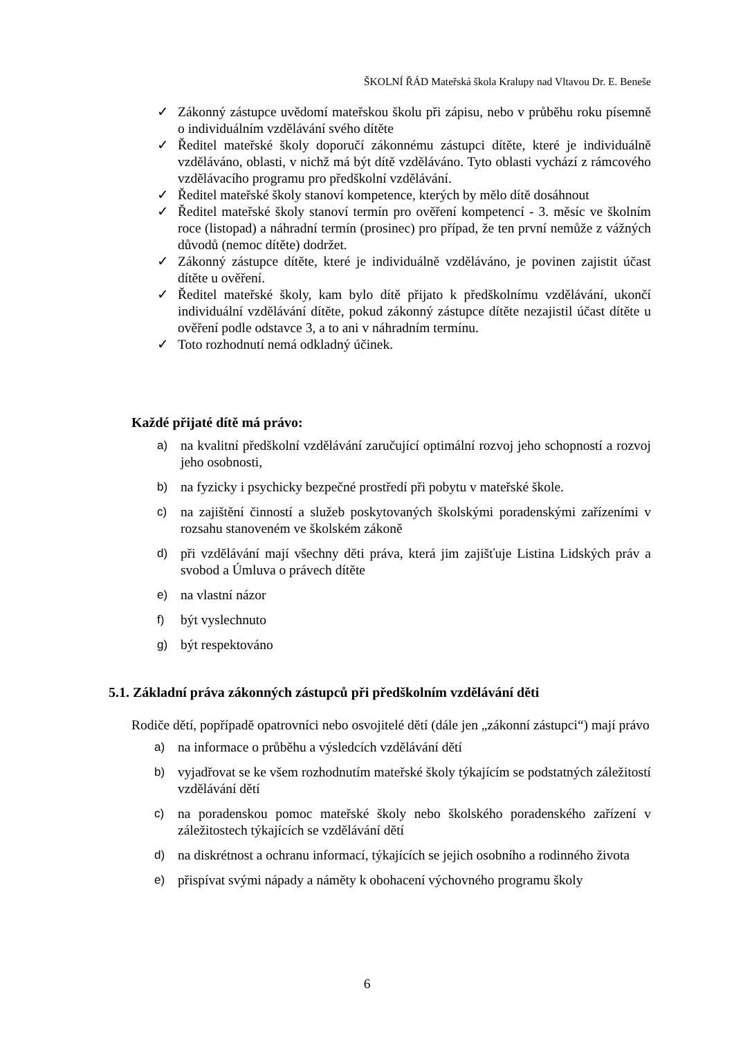ŠKOLNÍ ŘÁD Mateřská škola Kralupy nad Vltavou Dr. E. Beneše
✓ Zákonný zástupce uvědomí mateřskou školu při zápisu, nebo v průběhu roku písemně o individuálním vzdělávání svého dítěte
✓ Ředitel mateřské školy doporučí zákonnému zástupci dítěte, které je individuálně vzděláváno, oblasti, v nichž má být dítě vzděláváno. Tyto oblasti vychází z rámcového vzdělávacího programu pro předškolní vzdělávání.
✓ Ředitel mateřské školy stanoví kompetence, kterých by mělo dítě dosáhnout
✓ Ředitel mateřské školy stanoví termín pro ověření kompetencí - 3. měsíc ve školním roce (listopad) a náhradní termín (prosinec) pro případ, že ten první nemůže z vážných důvodů (nemoc dítěte) dodržet.
✓ Zákonný zástupce dítěte, které je individuálně vzděláváno, je povinen zajistit účast dítěte u ověření.
✓ Ředitel mateřské školy, kam bylo dítě přijato k předškolnímu vzdělávání, ukončí individuální vzdělávání dítěte, pokud zákonný zástupce dítěte nezajistil účast dítěte u ověření podle odstavce 3, a to ani v náhradním termínu.
✓ Toto rozhodnutí nemá odkladný účinek.
Každé přijaté dítě má právo:
a) na kvalitní předškolní vzdělávání zaručující optimální rozvoj jeho schopností a rozvoj jeho osobnosti,
b) na fyzicky i psychicky bezpečné prostředí při pobytu v mateřské škole.
c) na zajištění činností a služeb poskytovaných školskými poradenskými zařízeními v rozsahu stanoveném ve školském zákoně
d) při vzdělávání mají všechny děti práva, která jim zajišťuje Listina Lidských práv a svobod a Úmluva o právech dítěte
e) na vlastní názor
f) být vyslechnuto
g) být respektováno
5.1. Základní práva zákonných zástupců při předškolním vzdělávání děti
Rodiče dětí, popřípadě opatrovníci nebo osvojitelé dětí (dále jen „zákonní zástupci“) mají právo
a) na informace o průběhu a výsledcích vzdělávání dětí
b) vyjadřovat se ke všem rozhodnutím mateřské školy týkajícím se podstatných záležitostí vzdělávání dětí
c) na poradenskou pomoc mateřské školy nebo školského poradenského zařízení v záležitostech týkajících se vzdělávání dětí
d) na diskrétnost a ochranu informací, týkajících se jejich osobního a rodinného života
e) přispívat svými nápady a náměty k obohacení výchovného programu školy
6